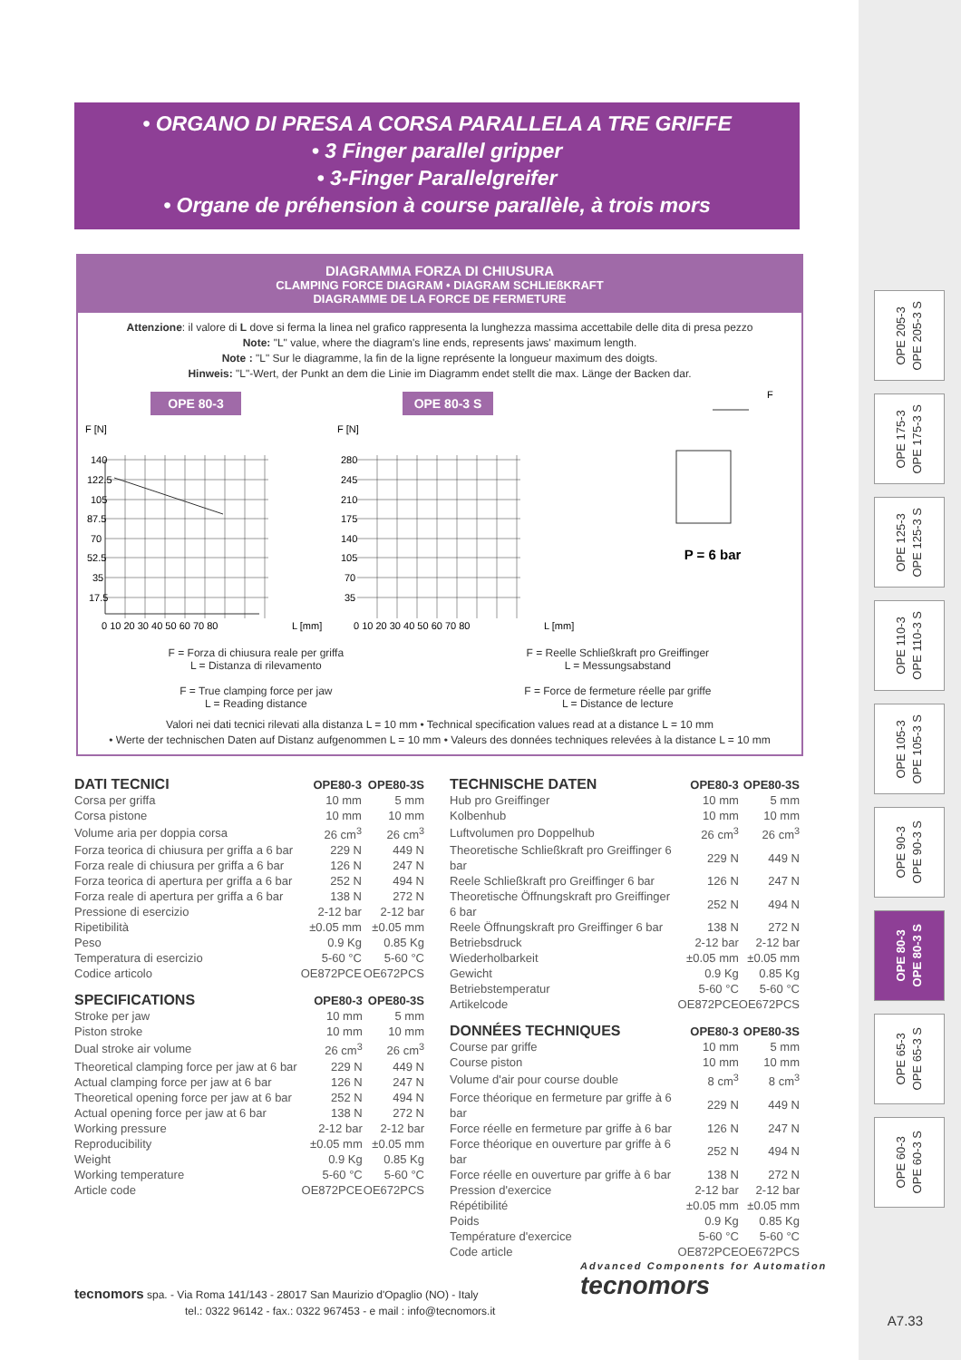OPE 205-3
OPE 205-3 S
OPE 175-3
OPE 175-3 S
OPE 125-3
OPE 125-3 S
OPE 110-3
OPE 110-3 S
OPE 105-3
OPE 105-3 S
OPE 90-3
OPE 90-3 S
OPE 80-3
OPE 80-3 S
OPE 65-3
OPE 65-3 S
OPE 60-3
OPE 60-3 S
• ORGANO DI PRESA A CORSA PARALLELA A TRE GRIFFE
• 3 Finger parallel gripper
• 3-Finger Parallelgreifer
• Organe de préhension à course parallèle, à trois mors
DIAGRAMMA FORZA DI CHIUSURA
CLAMPING FORCE DIAGRAM • DIAGRAM SCHLIEßKRAFT
DIAGRAMME DE LA FORCE DE FERMETURE
Attenzione: il valore di L dove si ferma la linea nel grafico rappresenta la lunghezza massima accettabile delle dita di presa pezzo
Note: "L" value, where the diagram's line ends, represents jaws' maximum length.
Note : "L" Sur le diagramme, la fin de la ligne représente la longueur maximum des doigts.
Hinweis: "L"-Wert, der Punkt an dem die Linie im Diagramm endet stellt die max. Länge der Backen dar.
OPE 80-3
F [N]
140
122.5
105
87.5
70
52.5
35
17.5
0 10 20 30 40 50 60 70 80
L [mm]
OPE 80-3 S
F [N]
280
245
210
175
140
105
70
35
0 10 20 30 40 50 60 70 80
L [mm]
F
P = 6 bar
F = Forza di chiusura reale per griffa
L = Distanza di rilevamento
F = True clamping force per jaw
L = Reading distance
F = Reelle Schließkraft pro Greiffinger
L = Messungsabstand
F = Force de fermeture réelle par griffe
L = Distance de lecture
Valori nei dati tecnici rilevati alla distanza L = 10 mm • Technical specification values read at a distance L = 10 mm
• Werte der technischen Daten auf Distanz aufgenommen L = 10 mm • Valeurs des données techniques relevées à la distance L = 10 mm
| DATI TECNICI | OPE80-3 | OPE80-3S |
| --- | --- | --- |
| Corsa per griffa | 10 mm | 5 mm |
| Corsa pistone | 10 mm | 10 mm |
| Volume aria per doppia corsa | 26 cm<sup>3</sup> | 26 cm<sup>3</sup> |
| Forza teorica di chiusura per griffa a 6 bar | 229 N | 449 N |
| Forza reale di chiusura per griffa a 6 bar | 126 N | 247 N |
| Forza teorica di apertura per griffa a 6 bar | 252 N | 494 N |
| Forza reale di apertura per griffa a 6 bar | 138 N | 272 N |
| Pressione di esercizio | 2-12 bar | 2-12 bar |
| Ripetibilità | ±0.05 mm | ±0.05 mm |
| Peso | 0.9 Kg | 0.85 Kg |
| Temperatura di esercizio | 5-60 °C | 5-60 °C |
| Codice articolo | OE872PCE | OE672PCS |
| SPECIFICATIONS | OPE80-3 | OPE80-3S |
| --- | --- | --- |
| Stroke per jaw | 10 mm | 5 mm |
| Piston stroke | 10 mm | 10 mm |
| Dual stroke air volume | 26 cm<sup>3</sup> | 26 cm<sup>3</sup> |
| Theoretical clamping force per jaw at 6 bar | 229 N | 449 N |
| Actual clamping force per jaw at 6 bar | 126 N | 247 N |
| Theoretical opening force per jaw at 6 bar | 252 N | 494 N |
| Actual opening force per jaw at 6 bar | 138 N | 272 N |
| Working pressure | 2-12 bar | 2-12 bar |
| Reproducibility | ±0.05 mm | ±0.05 mm |
| Weight | 0.9 Kg | 0.85 Kg |
| Working temperature | 5-60 °C | 5-60 °C |
| Article code | OE872PCE | OE672PCS |
| TECHNISCHE DATEN | OPE80-3 | OPE80-3S |
| --- | --- | --- |
| Hub pro Greiffinger | 10 mm | 5 mm |
| Kolbenhub | 10 mm | 10 mm |
| Luftvolumen pro Doppelhub | 26 cm<sup>3</sup> | 26 cm<sup>3</sup> |
| Theoretische Schließkraft pro Greiffinger 6 bar | 229 N | 449 N |
| Reele Schließkraft pro Greiffinger 6 bar | 126 N | 247 N |
| Theoretische Öffnungskraft pro Greiffinger 6 bar | 252 N | 494 N |
| Reele Öffnungskraft pro Greiffinger 6 bar | 138 N | 272 N |
| Betriebsdruck | 2-12 bar | 2-12 bar |
| Wiederholbarkeit | ±0.05 mm | ±0.05 mm |
| Gewicht | 0.9 Kg | 0.85 Kg |
| Betriebstemperatur | 5-60 °C | 5-60 °C |
| Artikelcode | OE872PCE | OE672PCS |
| DONNÉES TECHNIQUES | OPE80-3 | OPE80-3S |
| --- | --- | --- |
| Course par griffe | 10 mm | 5 mm |
| Course piston | 10 mm | 10 mm |
| Volume d'air pour course double | 8 cm<sup>3</sup> | 8 cm<sup>3</sup> |
| Force théorique en fermeture par griffe à 6 bar | 229 N | 449 N |
| Force réelle en fermeture par griffe à 6 bar | 126 N | 247 N |
| Force théorique en ouverture par griffe à 6 bar | 252 N | 494 N |
| Force réelle en ouverture par griffe à 6 bar | 138 N | 272 N |
| Pression d'exercice | 2-12 bar | 2-12 bar |
| Répétibilité | ±0.05 mm | ±0.05 mm |
| Poids | 0.9 Kg | 0.85 Kg |
| Température d'exercice | 5-60 °C | 5-60 °C |
| Code article | OE872PCE | OE672PCS |
tecnomors spa. - Via Roma 141/143 - 28017 San Maurizio d'Opaglio (NO) - Italy
tel.: 0322 96142 - fax.: 0322 967453 - e mail : info@tecnomors.it
Advanced Components for Automation
tecnomors
A7.33